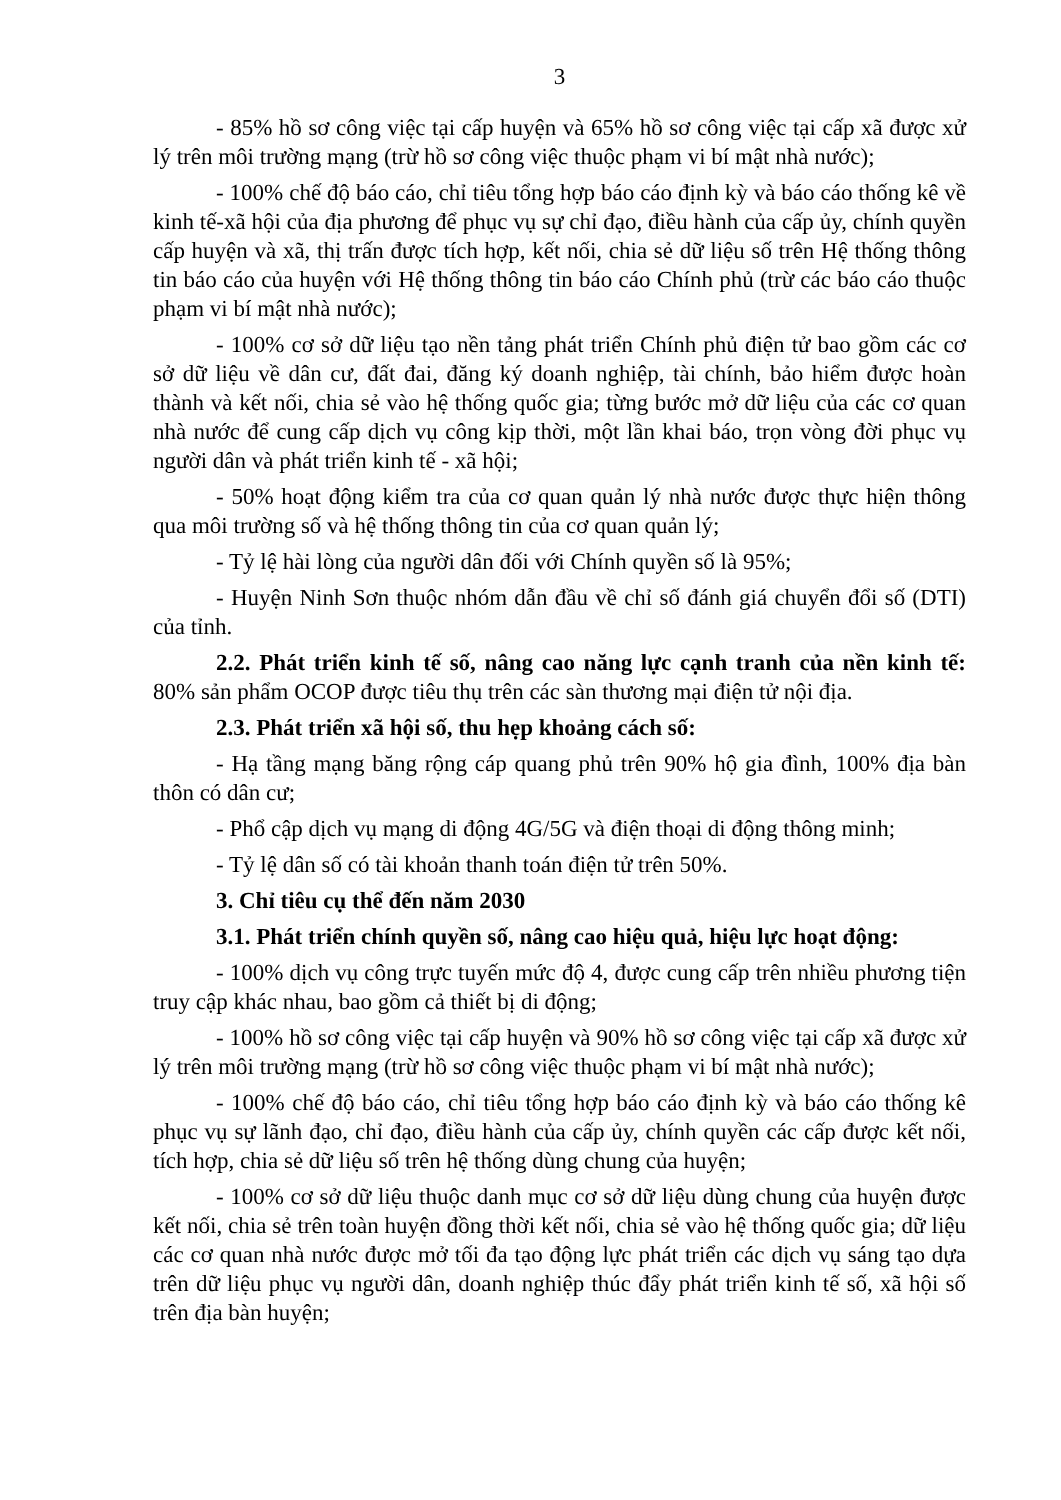3
- 85% hồ sơ công việc tại cấp huyện và 65% hồ sơ công việc tại cấp xã được xử lý trên môi trường mạng (trừ hồ sơ công việc thuộc phạm vi bí mật nhà nước);
- 100% chế độ báo cáo, chỉ tiêu tổng hợp báo cáo định kỳ và báo cáo thống kê về kinh tế-xã hội của địa phương để phục vụ sự chỉ đạo, điều hành của cấp ủy, chính quyền cấp huyện và xã, thị trấn được tích hợp, kết nối, chia sẻ dữ liệu số trên Hệ thống thông tin báo cáo của huyện với Hệ thống thông tin báo cáo Chính phủ (trừ các báo cáo thuộc phạm vi bí mật nhà nước);
- 100% cơ sở dữ liệu tạo nền tảng phát triển Chính phủ điện tử bao gồm các cơ sở dữ liệu về dân cư, đất đai, đăng ký doanh nghiệp, tài chính, bảo hiểm được hoàn thành và kết nối, chia sẻ vào hệ thống quốc gia; từng bước mở dữ liệu của các cơ quan nhà nước để cung cấp dịch vụ công kịp thời, một lần khai báo, trọn vòng đời phục vụ người dân và phát triển kinh tế - xã hội;
- 50% hoạt động kiểm tra của cơ quan quản lý nhà nước được thực hiện thông qua môi trường số và hệ thống thông tin của cơ quan quản lý;
- Tỷ lệ hài lòng của người dân đối với Chính quyền số là 95%;
- Huyện Ninh Sơn thuộc nhóm dẫn đầu về chỉ số đánh giá chuyển đổi số (DTI) của tỉnh.
2.2. Phát triển kinh tế số, nâng cao năng lực cạnh tranh của nền kinh tế: 80% sản phẩm OCOP được tiêu thụ trên các sàn thương mại điện tử nội địa.
2.3. Phát triển xã hội số, thu hẹp khoảng cách số:
- Hạ tầng mạng băng rộng cáp quang phủ trên 90% hộ gia đình, 100% địa bàn thôn có dân cư;
- Phổ cập dịch vụ mạng di động 4G/5G và điện thoại di động thông minh;
- Tỷ lệ dân số có tài khoản thanh toán điện tử trên 50%.
3. Chỉ tiêu cụ thể đến năm 2030
3.1. Phát triển chính quyền số, nâng cao hiệu quả, hiệu lực hoạt động:
- 100% dịch vụ công trực tuyến mức độ 4, được cung cấp trên nhiều phương tiện truy cập khác nhau, bao gồm cả thiết bị di động;
- 100% hồ sơ công việc tại cấp huyện và 90% hồ sơ công việc tại cấp xã được xử lý trên môi trường mạng (trừ hồ sơ công việc thuộc phạm vi bí mật nhà nước);
- 100% chế độ báo cáo, chỉ tiêu tổng hợp báo cáo định kỳ và báo cáo thống kê phục vụ sự lãnh đạo, chỉ đạo, điều hành của cấp ủy, chính quyền các cấp được kết nối, tích hợp, chia sẻ dữ liệu số trên hệ thống dùng chung của huyện;
- 100% cơ sở dữ liệu thuộc danh mục cơ sở dữ liệu dùng chung của huyện được kết nối, chia sẻ trên toàn huyện đồng thời kết nối, chia sẻ vào hệ thống quốc gia; dữ liệu các cơ quan nhà nước được mở tối đa tạo động lực phát triển các dịch vụ sáng tạo dựa trên dữ liệu phục vụ người dân, doanh nghiệp thúc đẩy phát triển kinh tế số, xã hội số trên địa bàn huyện;